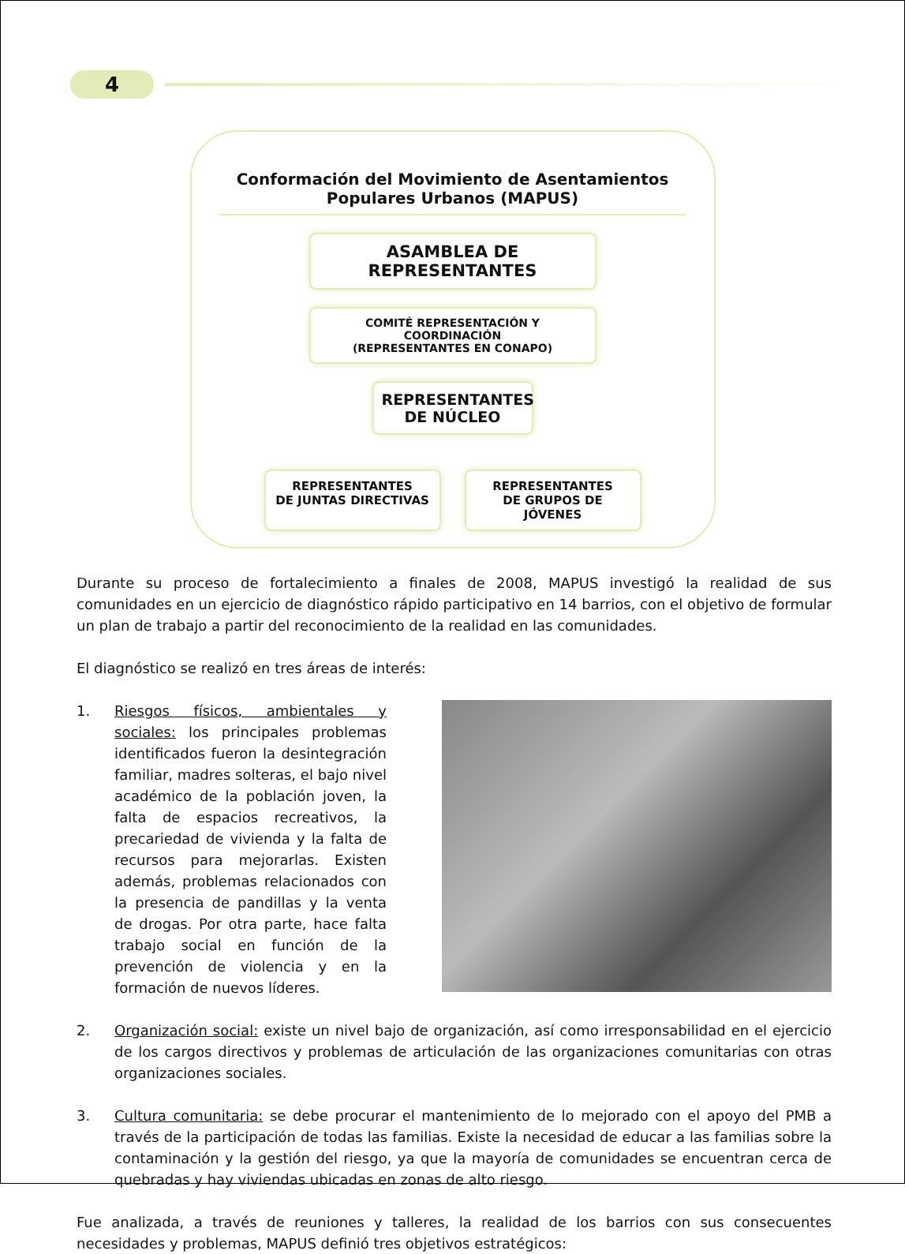4
Conformación del Movimiento de Asentamientos
Populares Urbanos (MAPUS)
ASAMBLEA DE REPRESENTANTES
COMITÉ REPRESENTACIÓN Y COORDINACIÓN
(REPRESENTANTES EN CONAPO)
REPRESENTANTES
DE NÚCLEO
REPRESENTANTES
DE JUNTAS DIRECTIVAS
REPRESENTANTES
DE GRUPOS DE JÓVENES
Durante su proceso de fortalecimiento a finales de 2008, MAPUS investigó la realidad de sus comunidades en un ejercicio de diagnóstico rápido participativo en 14 barrios, con el objetivo de formular un plan de trabajo a partir del reconocimiento de la realidad en las comunidades.
El diagnóstico se realizó en tres áreas de interés:
1. Riesgos físicos, ambientales y sociales: los principales problemas identificados fueron la desintegración familiar, madres solteras, el bajo nivel académico de la población joven, la falta de espacios recreativos, la precariedad de vivienda y la falta de recursos para mejorarlas. Existen además, problemas relacionados con la presencia de pandillas y la venta de drogas. Por otra parte, hace falta trabajo social en función de la prevención de violencia y en la formación de nuevos líderes.
2. Organización social: existe un nivel bajo de organización, así como irresponsabilidad en el ejercicio de los cargos directivos y problemas de articulación de las organizaciones comunitarias con otras organizaciones sociales.
3. Cultura comunitaria: se debe procurar el mantenimiento de lo mejorado con el apoyo del PMB a través de la participación de todas las familias. Existe la necesidad de educar a las familias sobre la contaminación y la gestión del riesgo, ya que la mayoría de comunidades se encuentran cerca de quebradas y hay viviendas ubicadas en zonas de alto riesgo.
Fue analizada, a través de reuniones y talleres, la realidad de los barrios con sus consecuentes necesidades y problemas, MAPUS definió tres objetivos estratégicos: